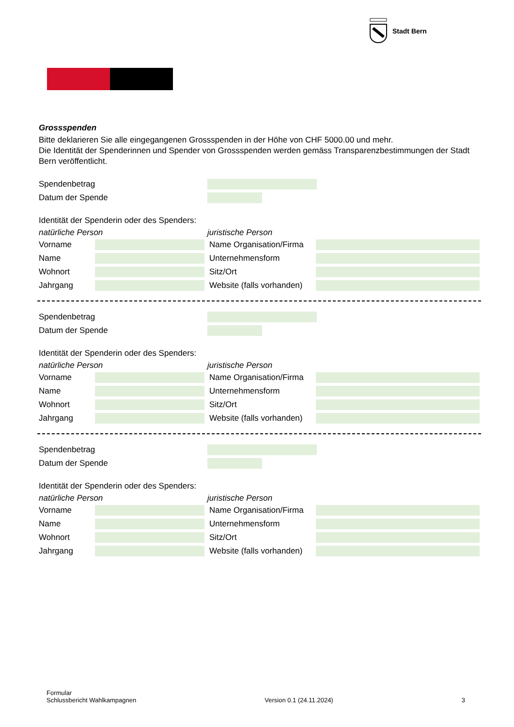Stadt Bern
Grossspenden
Bitte deklarieren Sie alle eingegangenen Grossspenden in der Höhe von CHF 5000.00 und mehr.
Die Identität der Spenderinnen und Spender von Grossspenden werden gemäss Transparenzbestimmungen der Stadt Bern veröffentlicht.
Spendenbetrag
Datum der Spende
Identität der Spenderin oder des Spenders:
natürliche Person juristische Person
Vorname Name Organisation/Firma Name Unternehmensform Wohnort Sitz/Ort Jahrgang Website (falls vorhanden)
Spendenbetrag
Datum der Spende
Identität der Spenderin oder des Spenders:
natürliche Person juristische Person
Vorname Name Organisation/Firma Name Unternehmensform Wohnort Sitz/Ort Jahrgang Website (falls vorhanden)
Spendenbetrag
Datum der Spende
Identität der Spenderin oder des Spenders:
natürliche Person juristische Person
Vorname Name Organisation/Firma Name Unternehmensform Wohnort Sitz/Ort Jahrgang Website (falls vorhanden)
Formular
Schlussbericht Wahlkampagnen
Version 0.1 (24.11.2024)
3